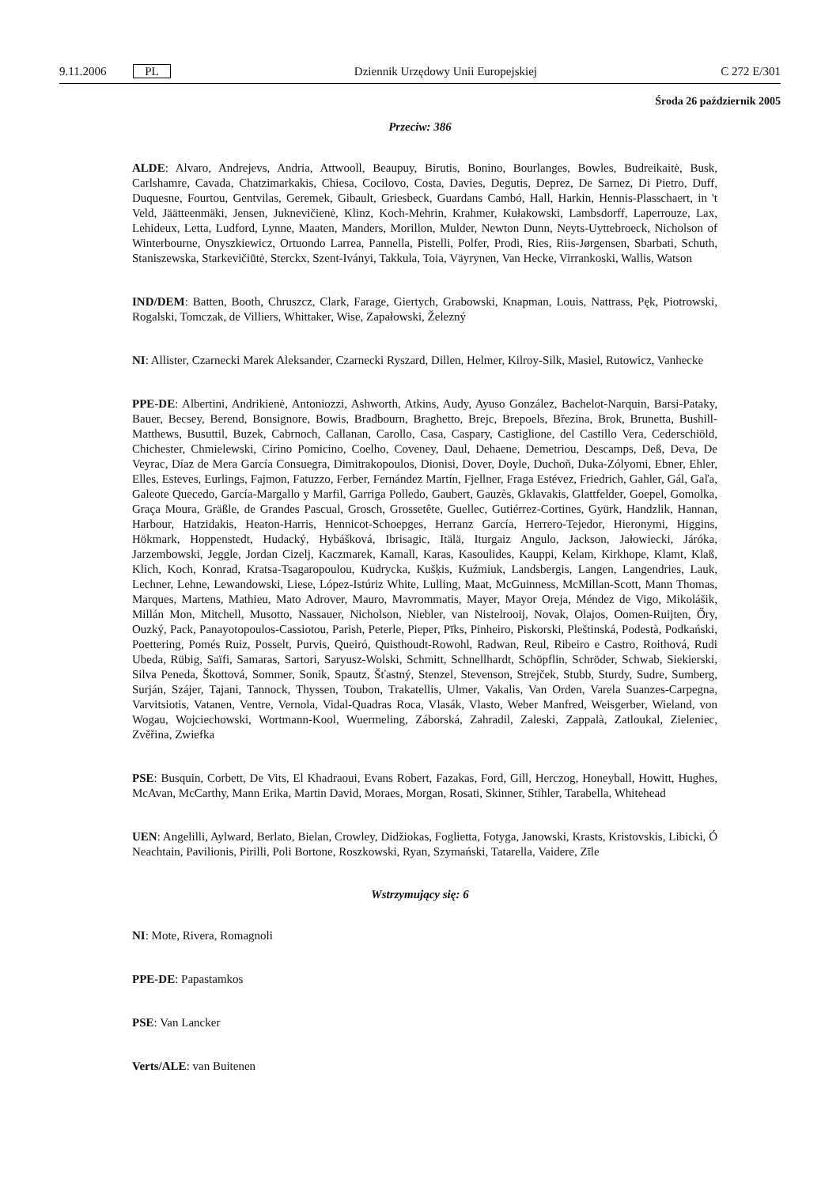9.11.2006 PL Dziennik Urzędowy Unii Europejskiej C 272 E/301
Środa 26 październik 2005
Przeciw: 386
ALDE: Alvaro, Andrejevs, Andria, Attwooll, Beaupuy, Birutis, Bonino, Bourlanges, Bowles, Budreikaitė, Busk, Carlshamre, Cavada, Chatzimarkakis, Chiesa, Cocilovo, Costa, Davies, Degutis, Deprez, De Sarnez, Di Pietro, Duff, Duquesne, Fourtou, Gentvilas, Geremek, Gibault, Griesbeck, Guardans Cambó, Hall, Harkin, Hennis-Plasschaert, in 't Veld, Jäätteenmäki, Jensen, Juknevičienė, Klinz, Koch-Mehrin, Krahmer, Kułakowski, Lambsdorff, Laperrouze, Lax, Lehideux, Letta, Ludford, Lynne, Maaten, Manders, Morillon, Mulder, Newton Dunn, Neyts-Uyttebroeck, Nicholson of Winterbourne, Onyszkiewicz, Ortuondo Larrea, Pannella, Pistelli, Polfer, Prodi, Ries, Riis-Jørgensen, Sbarbati, Schuth, Staniszewska, Starkevičiūtė, Sterckx, Szent-Iványi, Takkula, Toia, Väyrynen, Van Hecke, Virrankoski, Wallis, Watson
IND/DEM: Batten, Booth, Chruszcz, Clark, Farage, Giertych, Grabowski, Knapman, Louis, Nattrass, Pęk, Piotrowski, Rogalski, Tomczak, de Villiers, Whittaker, Wise, Zapałowski, Železný
NI: Allister, Czarnecki Marek Aleksander, Czarnecki Ryszard, Dillen, Helmer, Kilroy-Silk, Masiel, Rutowicz, Vanhecke
PPE-DE: Albertini, Andrikienė, Antoniozzi, Ashworth, Atkins, Audy, Ayuso González, Bachelot-Narquin, Barsi-Pataky, Bauer, Becsey, Berend, Bonsignore, Bowis, Bradbourn, Braghetto, Brejc, Brepoels, Březina, Brok, Brunetta, Bushill-Matthews, Busuttil, Buzek, Cabrnoch, Callanan, Carollo, Casa, Caspary, Castiglione, del Castillo Vera, Cederschiöld, Chichester, Chmielewski, Cirino Pomicino, Coelho, Coveney, Daul, Dehaene, Demetriou, Descamps, Deß, Deva, De Veyrac, Díaz de Mera García Consuegra, Dimitrakopoulos, Dionisi, Dover, Doyle, Duchoň, Duka-Zólyomi, Ebner, Ehler, Elles, Esteves, Eurlings, Fajmon, Fatuzzo, Ferber, Fernández Martín, Fjellner, Fraga Estévez, Friedrich, Gahler, Gál, Gaľa, Galeote Quecedo, García-Margallo y Marfil, Garriga Polledo, Gaubert, Gauzès, Gklavakis, Glattfelder, Goepel, Gomolka, Graça Moura, Gräßle, de Grandes Pascual, Grosch, Grossetête, Guellec, Gutiérrez-Cortines, Gyürk, Handzlik, Hannan, Harbour, Hatzidakis, Heaton-Harris, Hennicot-Schoepges, Herranz García, Herrero-Tejedor, Hieronymi, Higgins, Hökmark, Hoppenstedt, Hudacký, Hybášková, Ibrisagic, Itälä, Iturgaiz Angulo, Jackson, Jałowiecki, Járóka, Jarzembowski, Jeggle, Jordan Cizelj, Kaczmarek, Kamall, Karas, Kasoulides, Kauppi, Kelam, Kirkhope, Klamt, Klaß, Klich, Koch, Konrad, Kratsa-Tsagaropoulou, Kudrycka, Kušķis, Kuźmiuk, Landsbergis, Langen, Langendries, Lauk, Lechner, Lehne, Lewandowski, Liese, López-Istúriz White, Lulling, Maat, McGuinness, McMillan-Scott, Mann Thomas, Marques, Martens, Mathieu, Mato Adrover, Mauro, Mavrommatis, Mayer, Mayor Oreja, Méndez de Vigo, Mikolášik, Millán Mon, Mitchell, Musotto, Nassauer, Nicholson, Niebler, van Nistelrooij, Novak, Olajos, Oomen-Ruijten, Őry, Ouzký, Pack, Panayotopoulos-Cassiotou, Parish, Peterle, Pieper, Pīks, Pinheiro, Piskorski, Pleštinská, Podestà, Podkański, Poettering, Pomés Ruiz, Posselt, Purvis, Queiró, Quisthoudt-Rowohl, Radwan, Reul, Ribeiro e Castro, Roithová, Rudi Ubeda, Rübig, Saïfi, Samaras, Sartori, Saryusz-Wolski, Schmitt, Schnellhardt, Schöpflin, Schröder, Schwab, Siekierski, Silva Peneda, Škottová, Sommer, Sonik, Spautz, Šťastný, Stenzel, Stevenson, Strejček, Stubb, Sturdy, Sudre, Sumberg, Surján, Szájer, Tajani, Tannock, Thyssen, Toubon, Trakatellis, Ulmer, Vakalis, Van Orden, Varela Suanzes-Carpegna, Varvitsiotis, Vatanen, Ventre, Vernola, Vidal-Quadras Roca, Vlasák, Vlasto, Weber Manfred, Weisgerber, Wieland, von Wogau, Wojciechowski, Wortmann-Kool, Wuermeling, Záborská, Zahradil, Zaleski, Zappalà, Zatloukal, Zieleniec, Zvěřina, Zwiefka
PSE: Busquin, Corbett, De Vits, El Khadraoui, Evans Robert, Fazakas, Ford, Gill, Herczog, Honeyball, Howitt, Hughes, McAvan, McCarthy, Mann Erika, Martin David, Moraes, Morgan, Rosati, Skinner, Stihler, Tarabella, Whitehead
UEN: Angelilli, Aylward, Berlato, Bielan, Crowley, Didžiokas, Foglietta, Fotyga, Janowski, Krasts, Kristovskis, Libicki, Ó Neachtain, Pavilionis, Pirilli, Poli Bortone, Roszkowski, Ryan, Szymański, Tatarella, Vaidere, Zīle
Wstrzymujący się: 6
NI: Mote, Rivera, Romagnoli
PPE-DE: Papastamkos
PSE: Van Lancker
Verts/ALE: van Buitenen